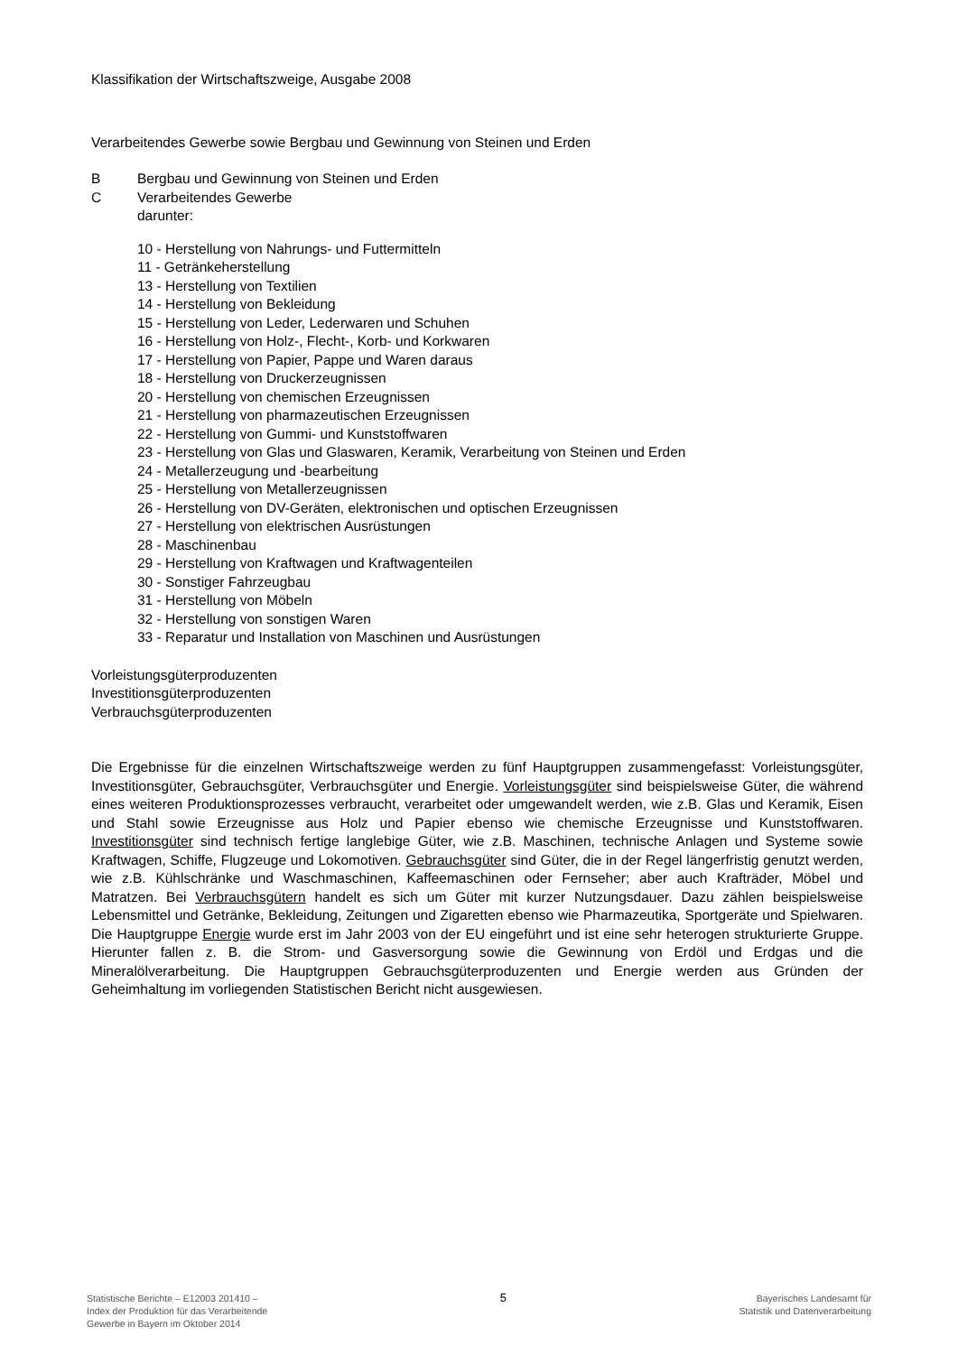Klassifikation der Wirtschaftszweige, Ausgabe 2008
Verarbeitendes Gewerbe sowie Bergbau und Gewinnung von Steinen und Erden
B Bergbau und Gewinnung von Steinen und Erden
C Verarbeitendes Gewerbe
darunter:
10 - Herstellung von Nahrungs- und Futtermitteln
11 - Getränkeherstellung
13 - Herstellung von Textilien
14 - Herstellung von Bekleidung
15 - Herstellung von Leder, Lederwaren und Schuhen
16 - Herstellung von Holz-, Flecht-, Korb- und Korkwaren
17 - Herstellung von Papier, Pappe und Waren daraus
18 - Herstellung von Druckerzeugnissen
20 - Herstellung von chemischen Erzeugnissen
21 - Herstellung von pharmazeutischen Erzeugnissen
22 - Herstellung von Gummi- und Kunststoffwaren
23 - Herstellung von Glas und Glaswaren, Keramik, Verarbeitung von Steinen und Erden
24 - Metallerzeugung und -bearbeitung
25 - Herstellung von Metallerzeugnissen
26 - Herstellung von DV-Geräten, elektronischen und optischen Erzeugnissen
27 - Herstellung von elektrischen Ausrüstungen
28 - Maschinenbau
29 - Herstellung von Kraftwagen und Kraftwagenteilen
30 - Sonstiger Fahrzeugbau
31 - Herstellung von Möbeln
32 - Herstellung von sonstigen Waren
33 - Reparatur und Installation von Maschinen und Ausrüstungen
Vorleistungsgüterproduzenten
Investitionsgüterproduzenten
Verbrauchsgüterproduzenten
Die Ergebnisse für die einzelnen Wirtschaftszweige werden zu fünf Hauptgruppen zusammengefasst: Vorleistungsgüter, Investitionsgüter, Gebrauchsgüter, Verbrauchsgüter und Energie. Vorleistungsgüter sind beispielsweise Güter, die während eines weiteren Produktionsprozesses verbraucht, verarbeitet oder umgewandelt werden, wie z.B. Glas und Keramik, Eisen und Stahl sowie Erzeugnisse aus Holz und Papier ebenso wie chemische Erzeugnisse und Kunststoffwaren. Investitionsgüter sind technisch fertige langlebige Güter, wie z.B. Maschinen, technische Anlagen und Systeme sowie Kraftwagen, Schiffe, Flugzeuge und Lokomotiven. Gebrauchsgüter sind Güter, die in der Regel längerfristig genutzt werden, wie z.B. Kühlschränke und Waschmaschinen, Kaffeemaschinen oder Fernseher; aber auch Krafträder, Möbel und Matratzen. Bei Verbrauchsgütern handelt es sich um Güter mit kurzer Nutzungsdauer. Dazu zählen beispielsweise Lebensmittel und Getränke, Bekleidung, Zeitungen und Zigaretten ebenso wie Pharmazeutika, Sportgeräte und Spielwaren. Die Hauptgruppe Energie wurde erst im Jahr 2003 von der EU eingeführt und ist eine sehr heterogen strukturierte Gruppe. Hierunter fallen z. B. die Strom- und Gasversorgung sowie die Gewinnung von Erdöl und Erdgas und die Mineralölverarbeitung. Die Hauptgruppen Gebrauchsgüterproduzenten und Energie werden aus Gründen der Geheimhaltung im vorliegenden Statistischen Bericht nicht ausgewiesen.
Statistische Berichte – E12003 201410 –
Index der Produktion für das Verarbeitende
Gewerbe in Bayern im Oktober 2014
5
Bayerisches Landesamt für
Statistik und Datenverarbeitung